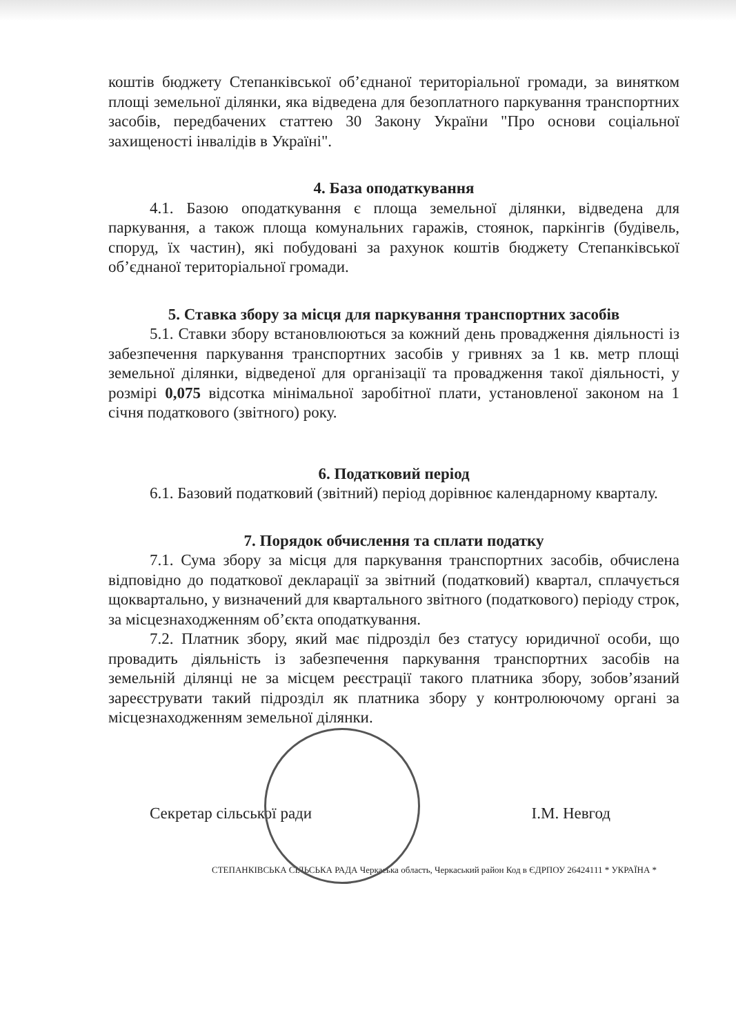коштів бюджету Степанківської об’єднаної територіальної громади, за винятком площі земельної ділянки, яка відведена для безоплатного паркування транспортних засобів, передбачених статтею 30 Закону України "Про основи соціальної захищеності інвалідів в Україні".
4. База оподаткування
4.1. Базою оподаткування є площа земельної ділянки, відведена для паркування, а також площа комунальних гаражів, стоянок, паркінгів (будівель, споруд, їх частин), які побудовані за рахунок коштів бюджету Степанківської об’єднаної територіальної громади.
5. Ставка збору за місця для паркування транспортних засобів
5.1. Ставки збору встановлюються за кожний день провадження діяльності із забезпечення паркування транспортних засобів у гривнях за 1 кв. метр площі земельної ділянки, відведеної для організації та провадження такої діяльності, у розмірі 0,075 відсотка мінімальної заробітної плати, установленої законом на 1 січня податкового (звітного) року.
6. Податковий період
6.1. Базовий податковий (звітний) період дорівнює календарному кварталу.
7. Порядок обчислення та сплати податку
7.1. Сума збору за місця для паркування транспортних засобів, обчислена відповідно до податкової декларації за звітний (податковий) квартал, сплачується щоквартально, у визначений для квартального звітного (податкового) періоду строк, за місцезнаходженням об’єкта оподаткування.
7.2. Платник збору, який має підрозділ без статусу юридичної особи, що провадить діяльність із забезпечення паркування транспортних засобів на земельній ділянці не за місцем реєстрації такого платника збору, зобов’язаний зареєструвати такий підрозділ як платника збору у контролюючому органі за місцезнаходженням земельної ділянки.
Секретар сільської ради І.М. Невгод
СТЕПАНКІВСЬКА СІЛЬСЬКА РАДА Черкаська область, Черкаський район Код в ЄДРПОУ 26424111 * УКРАЇНА *